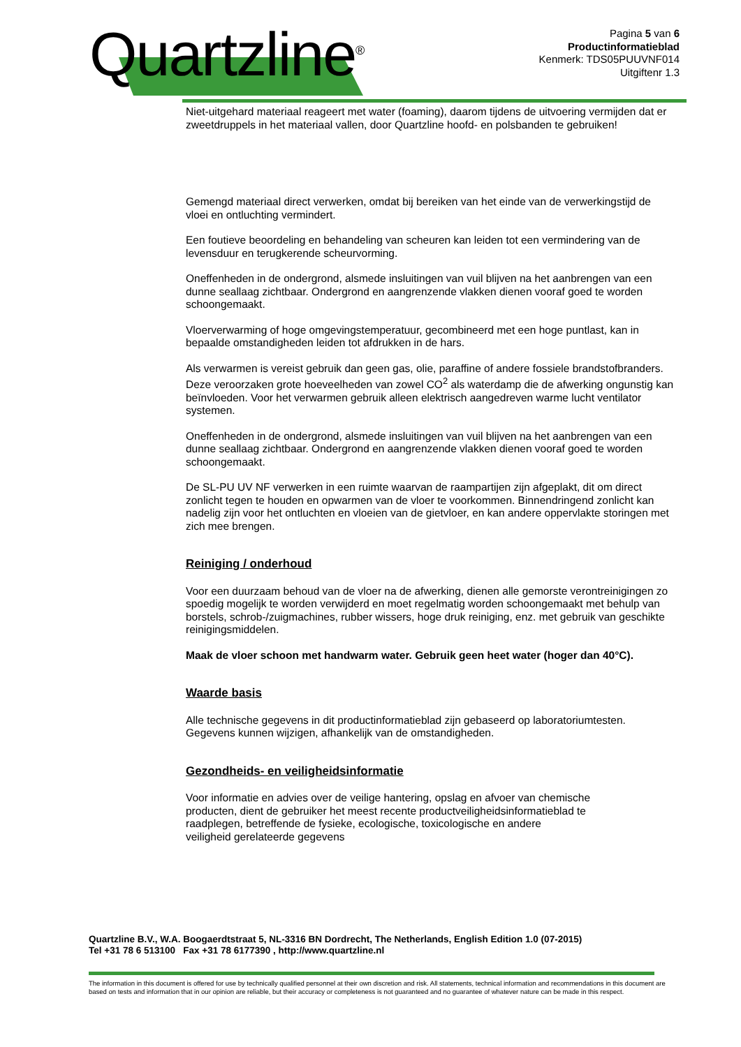Quartzline<sup>®</sup>
Pagina 5 van 6
Productinformatieblad
Kenmerk: TDS05PUUVNF014
Uitgiftenr 1.3
Niet-uitgehard materiaal reageert met water (foaming), daarom tijdens de uitvoering vermijden dat er zweetdruppels in het materiaal vallen, door Quartzline hoofd- en polsbanden te gebruiken!
Gemengd materiaal direct verwerken, omdat bij bereiken van het einde van de verwerkingstijd de vloei en ontluchting vermindert.
Een foutieve beoordeling en behandeling van scheuren kan leiden tot een vermindering van de levensduur en terugkerende scheurvorming.
Oneffenheden in de ondergrond, alsmede insluitingen van vuil blijven na het aanbrengen van een dunne seallaag zichtbaar. Ondergrond en aangrenzende vlakken dienen vooraf goed te worden schoongemaakt.
Vloerverwarming of hoge omgevingstemperatuur, gecombineerd met een hoge puntlast, kan in bepaalde omstandigheden leiden tot afdrukken in de hars.
Als verwarmen is vereist gebruik dan geen gas, olie, paraffine of andere fossiele brandstofbranders. Deze veroorzaken grote hoeveelheden van zowel CO<sup>2</sup> als waterdamp die de afwerking ongunstig kan beïnvloeden. Voor het verwarmen gebruik alleen elektrisch aangedreven warme lucht ventilator systemen.
Oneffenheden in de ondergrond, alsmede insluitingen van vuil blijven na het aanbrengen van een dunne seallaag zichtbaar. Ondergrond en aangrenzende vlakken dienen vooraf goed te worden schoongemaakt.
De SL-PU UV NF verwerken in een ruimte waarvan de raampartijen zijn afgeplakt, dit om direct zonlicht tegen te houden en opwarmen van de vloer te voorkommen. Binnendringend zonlicht kan nadelig zijn voor het ontluchten en vloeien van de gietvloer, en kan andere oppervlakte storingen met zich mee brengen.
Reiniging / onderhoud
Voor een duurzaam behoud van de vloer na de afwerking, dienen alle gemorste verontreinigingen zo spoedig mogelijk te worden verwijderd en moet regelmatig worden schoongemaakt met behulp van borstels, schrob-/zuigmachines, rubber wissers, hoge druk reiniging, enz. met gebruik van geschikte reinigingsmiddelen.
Maak de vloer schoon met handwarm water. Gebruik geen heet water (hoger dan 40°C).
Waarde basis
Alle technische gegevens in dit productinformatieblad zijn gebaseerd op laboratoriumtesten. Gegevens kunnen wijzigen, afhankelijk van de omstandigheden.
Gezondheids- en veiligheidsinformatie
Voor informatie en advies over de veilige hantering, opslag en afvoer van chemische
producten, dient de gebruiker het meest recente productveiligheidsinformatieblad te
raadplegen, betreffende de fysieke, ecologische, toxicologische en andere
veiligheid gerelateerde gegevens
Quartzline B.V., W.A. Boogaerdtstraat 5, NL-3316 BN Dordrecht, The Netherlands, English Edition 1.0 (07-2015)
Tel +31 78 6 513100 Fax +31 78 6177390 , http://www.quartzline.nl
The information in this document is offered for use by technically qualified personnel at their own discretion and risk. All statements, technical information and recommendations in this document are based on tests and information that in our opinion are reliable, but their accuracy or completeness is not guaranteed and no guarantee of whatever nature can be made in this respect.